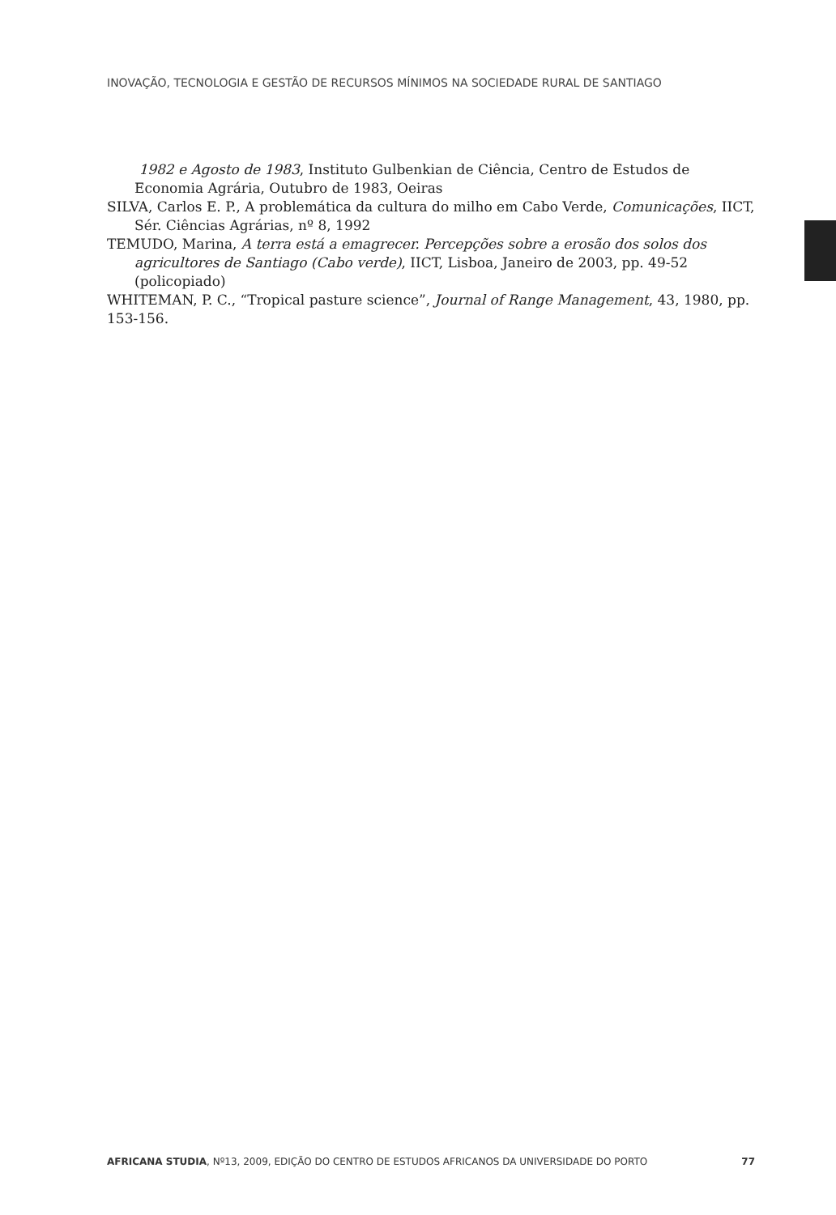INOVAÇÃO, TECNOLOGIA E GESTÃO DE RECURSOS MÍNIMOS NA SOCIEDADE RURAL DE SANTIAGO
1982 e Agosto de 1983, Instituto Gulbenkian de Ciência, Centro de Estudos de Economia Agrária, Outubro de 1983, Oeiras
SILVA, Carlos E. P., A problemática da cultura do milho em Cabo Verde, Comunicações, IICT, Sér. Ciências Agrárias, nº 8, 1992
TEMUDO, Marina, A terra está a emagrecer. Percepções sobre a erosão dos solos dos agricultores de Santiago (Cabo verde), IICT, Lisboa, Janeiro de 2003, pp. 49-52 (policopiado)
WHITEMAN, P. C., “Tropical pasture science”, Journal of Range Management, 43, 1980, pp. 153-156.
AFRICANA STUDIA, Nº13, 2009, EDIÇÃO DO CENTRO DE ESTUDOS AFRICANOS DA UNIVERSIDADE DO PORTO 77